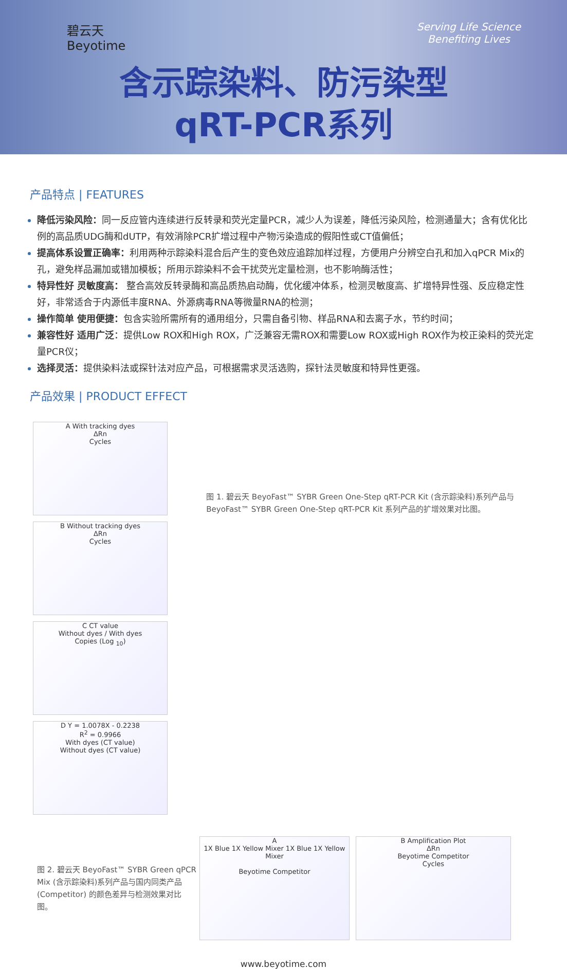碧云天
Beyotime
Serving Life Science
Benefiting Lives
含示踪染料、防污染型
qRT-PCR系列
产品特点 | FEATURES
降低污染风险：同一反应管内连续进行反转录和荧光定量PCR，减少人为误差，降低污染风险，检测通量大；含有优化比例的高品质UDG酶和dUTP，有效消除PCR扩增过程中产物污染造成的假阳性或CT值偏低；
提高体系设置正确率：利用两种示踪染料混合后产生的变色效应追踪加样过程，方便用户分辨空白孔和加入qPCR Mix的孔，避免样品漏加或错加模板；所用示踪染料不会干扰荧光定量检测，也不影响酶活性；
特异性好 灵敏度高： 整合高效反转录酶和高品质热启动酶，优化缓冲体系，检测灵敏度高、扩增特异性强、反应稳定性好，非常适合于内源低丰度RNA、外源病毒RNA等微量RNA的检测；
操作简单 使用便捷：包含实验所需所有的通用组分，只需自备引物、样品RNA和去离子水，节约时间；
兼容性好 适用广泛：提供Low ROX和High ROX，广泛兼容无需ROX和需要Low ROX或High ROX作为校正染料的荧光定量PCR仪；
选择灵活：提供染料法或探针法对应产品，可根据需求灵活选购，探针法灵敏度和特异性更强。
产品效果 | PRODUCT EFFECT
A With tracking dyes
ΔRn
Cycles
B Without tracking dyes
ΔRn
Cycles
C CT value
Without dyes / With dyes
Copies (Log <sub>10</sub>)
D Y = 1.0078X - 0.2238
R<sup>2</sup> = 0.9966
With dyes (CT value)
Without dyes (CT value)
图 1. 碧云天 BeyoFast™ SYBR Green One-Step qRT-PCR Kit (含示踪染料)系列产品与 BeyoFast™ SYBR Green One-Step qRT-PCR Kit 系列产品的扩增效果对比图。
图 2. 碧云天 BeyoFast™ SYBR Green qPCR Mix (含示踪染料)系列产品与国内同类产品(Competitor) 的颜色差异与检测效果对比图。
A
1X Blue 1X Yellow Mixer 1X Blue 1X Yellow Mixer
Beyotime Competitor
B Amplification Plot
ΔRn
Beyotime Competitor
Cycles
www.beyotime.com